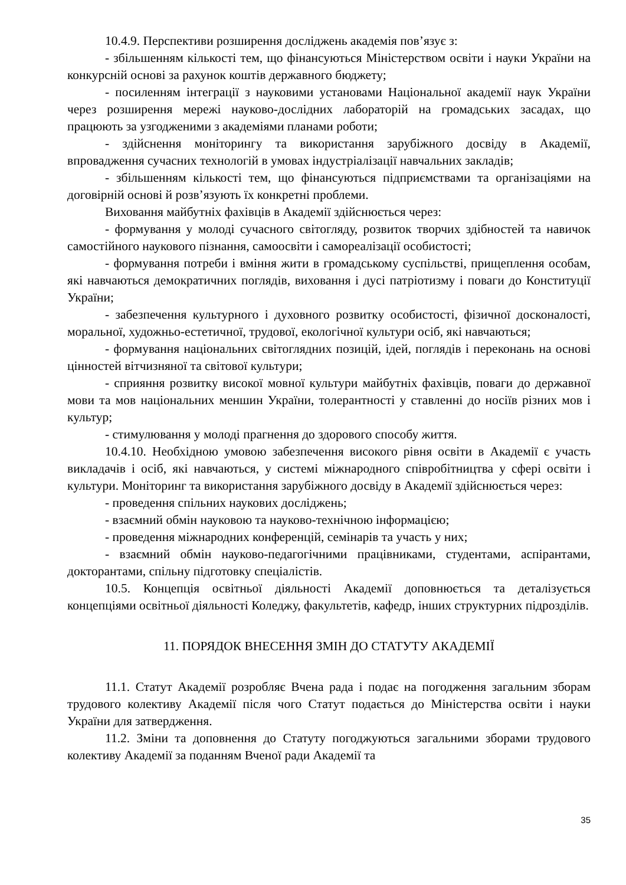10.4.9. Перспективи розширення досліджень академія пов’язує з:
- збільшенням кількості тем, що фінансуються Міністерством освіти і науки України на конкурсній основі за рахунок коштів державного бюджету;
- посиленням інтеграції з науковими установами Національної академії наук України через розширення мережі науково-дослідних лабораторій на громадських засадах, що працюють за узгодженими з академіями планами роботи;
- здійснення моніторингу та використання зарубіжного досвіду в Академії, впровадження сучасних технологій в умовах індустріалізації навчальних закладів;
- збільшенням кількості тем, що фінансуються підприємствами та організаціями на договірній основі й розв’язують їх конкретні проблеми.
Виховання майбутніх фахівців в Академії здійснюється через:
- формування у молоді сучасного світогляду, розвиток творчих здібностей та навичок самостійного наукового пізнання, самоосвіти і самореалізації особистості;
- формування потреби і вміння жити в громадському суспільстві, прищеплення особам, які навчаються демократичних поглядів, виховання і дусі патріотизму і поваги до Конституції України;
- забезпечення культурного і духовного розвитку особистості, фізичної досконалості, моральної, художньо-естетичної, трудової, екологічної культури осіб, які навчаються;
- формування національних світоглядних позицій, ідей, поглядів і переконань на основі цінностей вітчизняної та світової культури;
- сприяння розвитку високої мовної культури майбутніх фахівців, поваги до державної мови та мов національних меншин України, толерантності у ставленні до носіїв різних мов і культур;
- стимулювання у молоді прагнення до здорового способу життя.
10.4.10. Необхідною умовою забезпечення високого рівня освіти в Академії є участь викладачів і осіб, які навчаються, у системі міжнародного співробітництва у сфері освіти і культури. Моніторинг та використання зарубіжного досвіду в Академії здійснюється через:
- проведення спільних наукових досліджень;
- взаємний обмін науковою та науково-технічною інформацією;
- проведення міжнародних конференцій, семінарів та участь у них;
- взаємний обмін науково-педагогічними працівниками, студентами, аспірантами, докторантами, спільну підготовку спеціалістів.
10.5. Концепція освітньої діяльності Академії доповнюється та деталізується концепціями освітньої діяльності Коледжу, факультетів, кафедр, інших структурних підрозділів.
11. ПОРЯДОК ВНЕСЕННЯ ЗМІН ДО СТАТУТУ АКАДЕМІЇ
11.1. Статут Академії розробляє Вчена рада і подає на погодження загальним зборам трудового колективу Академії після чого Статут подається до Міністерства освіти і науки України для затвердження.
11.2. Зміни та доповнення до Статуту погоджуються загальними зборами трудового колективу Академії за поданням Вченої ради Академії та
35